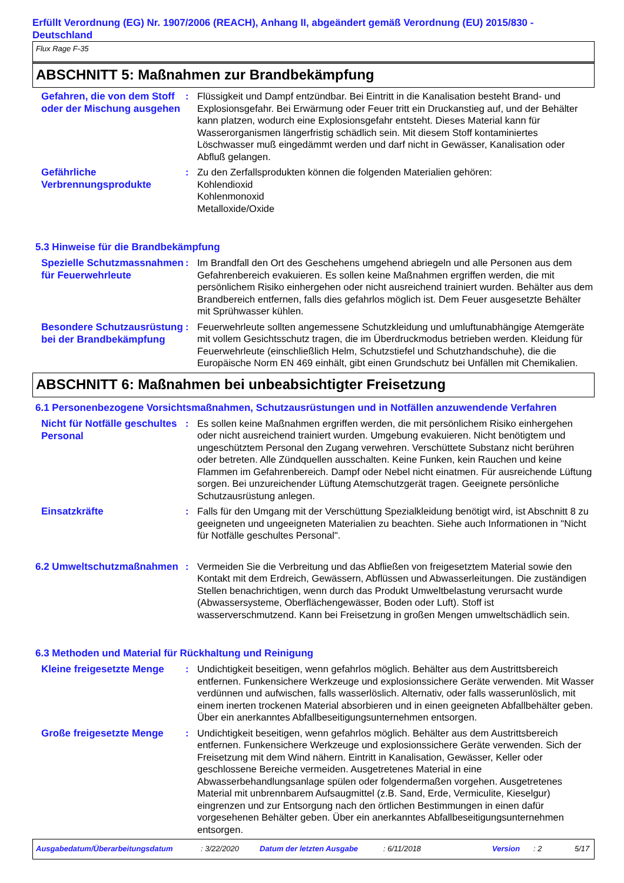Erfüllt Verordnung (EG) Nr. 1907/2006 (REACH), Anhang II, abgeändert gemäß Verordnung (EU) 2015/830 - Deutschland
Flux Rage F-35
ABSCHNITT 5: Maßnahmen zur Brandbekämpfung
Gefahren, die von dem Stoff oder der Mischung ausgehen
: Flüssigkeit und Dampf entzündbar. Bei Eintritt in die Kanalisation besteht Brand- und Explosionsgefahr. Bei Erwärmung oder Feuer tritt ein Druckanstieg auf, und der Behälter kann platzen, wodurch eine Explosionsgefahr entsteht. Dieses Material kann für Wasserorganismen längerfristig schädlich sein. Mit diesem Stoff kontaminiertes Löschwasser muß eingedämmt werden und darf nicht in Gewässer, Kanalisation oder Abfluß gelangen.
Gefährliche Verbrennungsprodukte
: Zu den Zerfallsprodukten können die folgenden Materialien gehören:
Kohlendioxid
Kohlenmonoxid
Metalloxide/Oxide
5.3 Hinweise für die Brandbekämpfung
Spezielle Schutzmassnahmen für Feuerwehrleute
: Im Brandfall den Ort des Geschehens umgehend abriegeln und alle Personen aus dem Gefahrenbereich evakuieren. Es sollen keine Maßnahmen ergriffen werden, die mit persönlichem Risiko einhergehen oder nicht ausreichend trainiert wurden. Behälter aus dem Brandbereich entfernen, falls dies gefahrlos möglich ist. Dem Feuer ausgesetzte Behälter mit Sprühwasser kühlen.
Besondere Schutzausrüstung bei der Brandbekämpfung
: Feuerwehrleute sollten angemessene Schutzkleidung und umluftunabhängige Atemgeräte mit vollem Gesichtsschutz tragen, die im Überdruckmodus betrieben werden. Kleidung für Feuerwehrleute (einschließlich Helm, Schutzstiefel und Schutzhandschuhe), die die Europäische Norm EN 469 einhält, gibt einen Grundschutz bei Unfällen mit Chemikalien.
ABSCHNITT 6: Maßnahmen bei unbeabsichtigter Freisetzung
6.1 Personenbezogene Vorsichtsmaßnahmen, Schutzausrüstungen und in Notfällen anzuwendende Verfahren
Nicht für Notfälle geschultes Personal
: Es sollen keine Maßnahmen ergriffen werden, die mit persönlichem Risiko einhergehen oder nicht ausreichend trainiert wurden. Umgebung evakuieren. Nicht benötigtem und ungeschütztem Personal den Zugang verwehren. Verschüttete Substanz nicht berühren oder betreten. Alle Zündquellen ausschalten. Keine Funken, kein Rauchen und keine Flammen im Gefahrenbereich. Dampf oder Nebel nicht einatmen. Für ausreichende Lüftung sorgen. Bei unzureichender Lüftung Atemschutzgerät tragen. Geeignete persönliche Schutzausrüstung anlegen.
Einsatzkräfte
: Falls für den Umgang mit der Verschüttung Spezialkleidung benötigt wird, ist Abschnitt 8 zu geeigneten und ungeeigneten Materialien zu beachten. Siehe auch Informationen in "Nicht für Notfälle geschultes Personal".
6.2 Umweltschutzmaßnahmen
: Vermeiden Sie die Verbreitung und das Abfließen von freigesetztem Material sowie den Kontakt mit dem Erdreich, Gewässern, Abflüssen und Abwasserleitungen. Die zuständigen Stellen benachrichtigen, wenn durch das Produkt Umweltbelastung verursacht wurde (Abwassersysteme, Oberflächengewässer, Boden oder Luft). Stoff ist wasserverschmutzend. Kann bei Freisetzung in großen Mengen umweltschädlich sein.
6.3 Methoden und Material für Rückhaltung und Reinigung
Kleine freigesetzte Menge
: Undichtigkeit beseitigen, wenn gefahrlos möglich. Behälter aus dem Austrittsbereich entfernen. Funkensichere Werkzeuge und explosionssichere Geräte verwenden. Mit Wasser verdünnen und aufwischen, falls wasserlöslich. Alternativ, oder falls wasserunlöslich, mit einem inerten trockenen Material absorbieren und in einen geeigneten Abfallbehälter geben. Über ein anerkanntes Abfallbeseitigungsunternehmen entsorgen.
Große freigesetzte Menge
: Undichtigkeit beseitigen, wenn gefahrlos möglich. Behälter aus dem Austrittsbereich entfernen. Funkensichere Werkzeuge und explosionssichere Geräte verwenden. Sich der Freisetzung mit dem Wind nähern. Eintritt in Kanalisation, Gewässer, Keller oder geschlossene Bereiche vermeiden. Ausgetretenes Material in eine Abwasserbehandlungsanlage spülen oder folgendermaßen vorgehen. Ausgetretenes Material mit unbrennbarem Aufsaugmittel (z.B. Sand, Erde, Vermiculite, Kieselgur) eingrenzen und zur Entsorgung nach den örtlichen Bestimmungen in einen dafür vorgesehenen Behälter geben. Über ein anerkanntes Abfallbeseitigungsunternehmen entsorgen.
Ausgabedatum/Überarbeitungsdatum: 3/22/2020 Datum der letzten Ausgabe: 6/11/2018 Version: 2 5/17